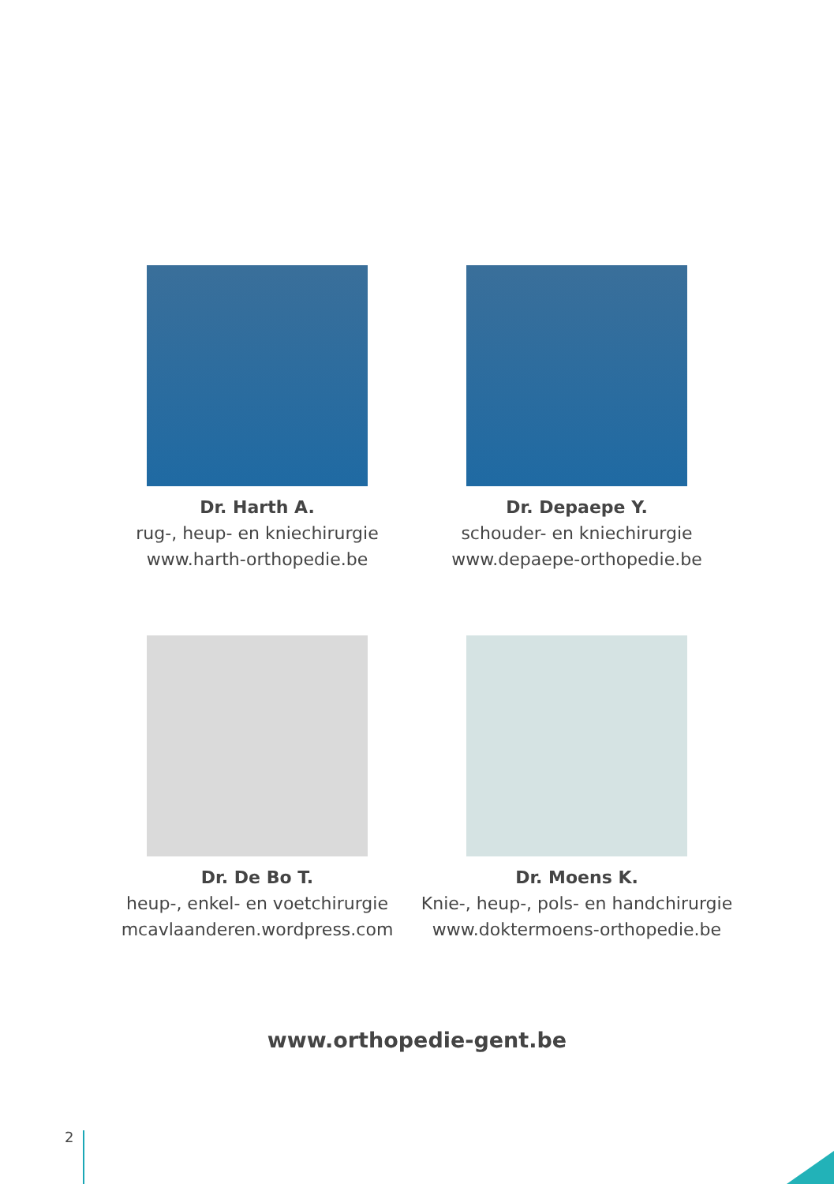Dr. Harth A.
rug-, heup- en kniechirurgie
www.harth-orthopedie.be
Dr. Depaepe Y.
schouder- en kniechirurgie
www.depaepe-orthopedie.be
Dr. De Bo T.
heup-, enkel- en voetchirurgie
mcavlaanderen.wordpress.com
Dr. Moens K.
Knie-, heup-, pols- en handchirurgie
www.doktermoens-orthopedie.be
www.orthopedie-gent.be
2